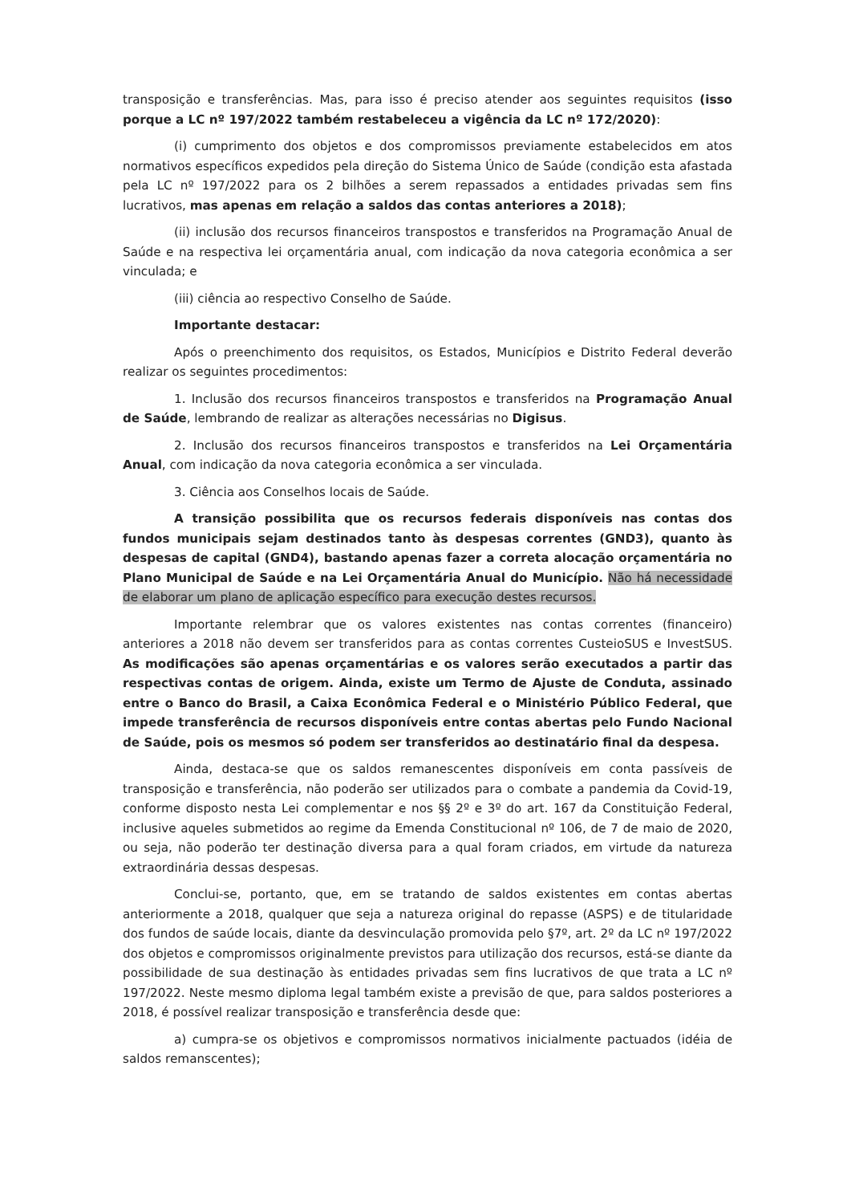transposição e transferências. Mas, para isso é preciso atender aos seguintes requisitos (isso porque a LC nº 197/2022 também restabeleceu a vigência da LC nº 172/2020):
(i) cumprimento dos objetos e dos compromissos previamente estabelecidos em atos normativos específicos expedidos pela direção do Sistema Único de Saúde (condição esta afastada pela LC nº 197/2022 para os 2 bilhões a serem repassados a entidades privadas sem fins lucrativos, mas apenas em relação a saldos das contas anteriores a 2018);
(ii) inclusão dos recursos financeiros transpostos e transferidos na Programação Anual de Saúde e na respectiva lei orçamentária anual, com indicação da nova categoria econômica a ser vinculada; e
(iii) ciência ao respectivo Conselho de Saúde.
Importante destacar:
Após o preenchimento dos requisitos, os Estados, Municípios e Distrito Federal deverão realizar os seguintes procedimentos:
1. Inclusão dos recursos financeiros transpostos e transferidos na Programação Anual de Saúde, lembrando de realizar as alterações necessárias no Digisus.
2. Inclusão dos recursos financeiros transpostos e transferidos na Lei Orçamentária Anual, com indicação da nova categoria econômica a ser vinculada.
3. Ciência aos Conselhos locais de Saúde.
A transição possibilita que os recursos federais disponíveis nas contas dos fundos municipais sejam destinados tanto às despesas correntes (GND3), quanto às despesas de capital (GND4), bastando apenas fazer a correta alocação orçamentária no Plano Municipal de Saúde e na Lei Orçamentária Anual do Município. Não há necessidade de elaborar um plano de aplicação específico para execução destes recursos.
Importante relembrar que os valores existentes nas contas correntes (financeiro) anteriores a 2018 não devem ser transferidos para as contas correntes CusteioSUS e InvestSUS. As modificações são apenas orçamentárias e os valores serão executados a partir das respectivas contas de origem. Ainda, existe um Termo de Ajuste de Conduta, assinado entre o Banco do Brasil, a Caixa Econômica Federal e o Ministério Público Federal, que impede transferência de recursos disponíveis entre contas abertas pelo Fundo Nacional de Saúde, pois os mesmos só podem ser transferidos ao destinatário final da despesa.
Ainda, destaca-se que os saldos remanescentes disponíveis em conta passíveis de transposição e transferência, não poderão ser utilizados para o combate a pandemia da Covid-19, conforme disposto nesta Lei complementar e nos §§ 2º e 3º do art. 167 da Constituição Federal, inclusive aqueles submetidos ao regime da Emenda Constitucional nº 106, de 7 de maio de 2020, ou seja, não poderão ter destinação diversa para a qual foram criados, em virtude da natureza extraordinária dessas despesas.
Conclui-se, portanto, que, em se tratando de saldos existentes em contas abertas anteriormente a 2018, qualquer que seja a natureza original do repasse (ASPS) e de titularidade dos fundos de saúde locais, diante da desvinculação promovida pelo §7º, art. 2º da LC nº 197/2022 dos objetos e compromissos originalmente previstos para utilização dos recursos, está-se diante da possibilidade de sua destinação às entidades privadas sem fins lucrativos de que trata a LC nº 197/2022. Neste mesmo diploma legal também existe a previsão de que, para saldos posteriores a 2018, é possível realizar transposição e transferência desde que:
a) cumpra-se os objetivos e compromissos normativos inicialmente pactuados (idéia de saldos remanscentes);